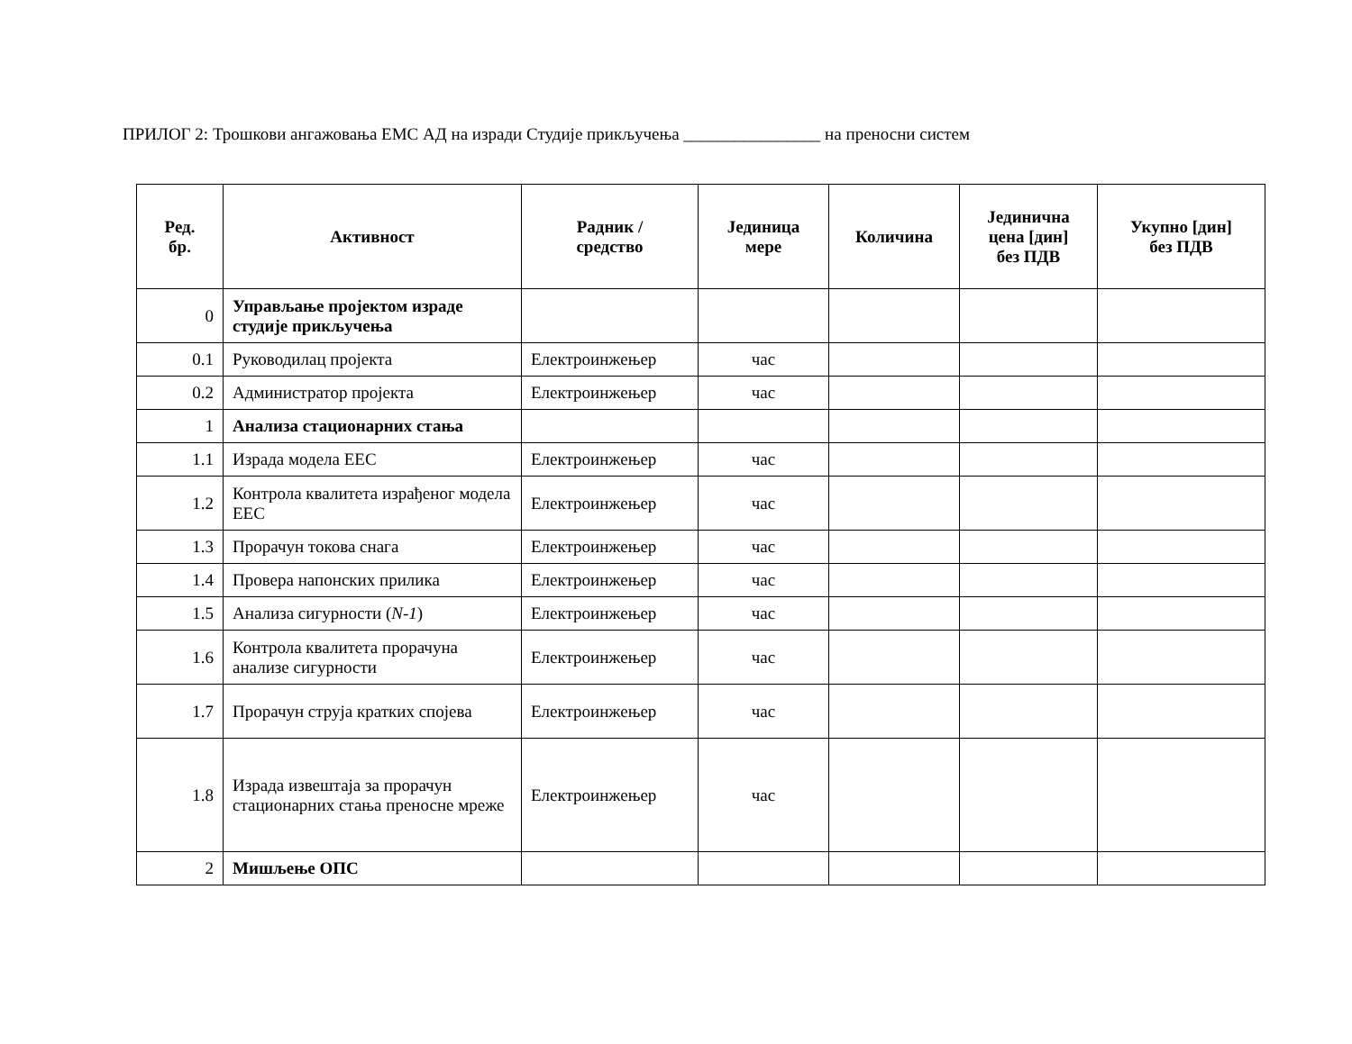ПРИЛОГ 2: Трошкови ангажовања ЕМС АД на изради Студије прикључења ________________ на преносни систем
| Ред. бр. | Активност | Радник / средство | Јединица мере | Количина | Јединична цена [дин] без ПДВ | Укупно [дин] без ПДВ |
| --- | --- | --- | --- | --- | --- | --- |
| 0 | Управљање пројектом израде студије прикључења | | | | | |
| 0.1 | Руководилац пројекта | Електроинжењер | час | | | |
| 0.2 | Администратор пројекта | Електроинжењер | час | | | |
| 1 | Анализа стационарних стања | | | | | |
| 1.1 | Израда модела ЕЕС | Електроинжењер | час | | | |
| 1.2 | Контрола квалитета израђеног модела ЕЕС | Електроинжењер | час | | | |
| 1.3 | Прорачун токова снага | Електроинжењер | час | | | |
| 1.4 | Провера напонских прилика | Електроинжењер | час | | | |
| 1.5 | Анализа сигурности ( N-1 ) | Електроинжењер | час | | | |
| 1.6 | Контрола квалитета прорачуна анализе сигурности | Електроинжењер | час | | | |
| 1.7 | Прорачун струја кратких спојева | Електроинжењер | час | | | |
| 1.8 | Израда извештаја за прорачун стационарних стања преносне мреже | Електроинжењер | час | | | |
| 2 | Мишљење ОПС | | | | | |